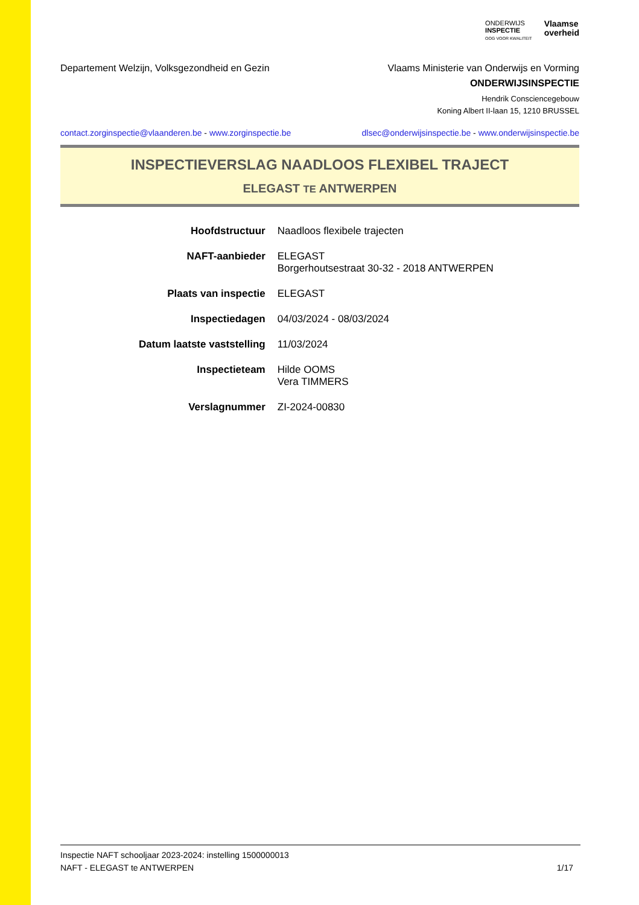ONDERWIJS
INSPECTIE
OOG VOOR KWALITEIT
Vlaamse
overheid
Departement Welzijn, Volksgezondheid en Gezin
Vlaams Ministerie van Onderwijs en Vorming
ONDERWIJSINSPECTIE
Hendrik Consciencegebouw
Koning Albert II-laan 15, 1210 BRUSSEL
contact.zorginspectie@vlaanderen.be - www.zorginspectie.be
dlsec@onderwijsinspectie.be - www.onderwijsinspectie.be
INSPECTIEVERSLAG NAADLOOS FLEXIBEL TRAJECT
ELEGAST TE ANTWERPEN
| Hoofdstructuur | Naadloos flexibele trajecten |
| NAFT-aanbieder | ELEGAST Borgerhoutsestraat 30-32 - 2018 ANTWERPEN |
| Plaats van inspectie | ELEGAST |
| Inspectiedagen | 04/03/2024 - 08/03/2024 |
| Datum laatste vaststelling | 11/03/2024 |
| Inspectieteam | Hilde OOMS Vera TIMMERS |
| Verslagnummer | ZI-2024-00830 |
Inspectie NAFT schooljaar 2023-2024: instelling 1500000013
NAFT - ELEGAST te ANTWERPEN 1/17